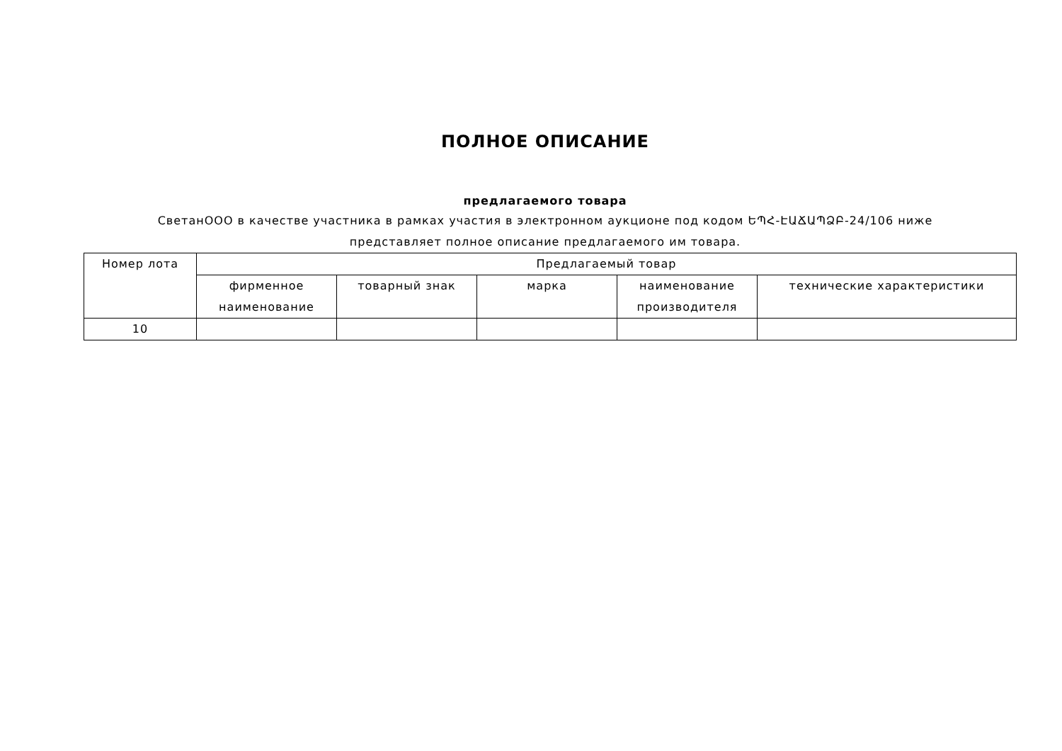ПОЛНОЕ ОПИСАНИЕ
предлагаемого товара
СветанООО в качестве участника в рамках участия в электронном аукционе под кодом ԵՊՀ-ԷԱՃԱՊՁԲ-24/106 ниже
представляет полное описание предлагаемого им товара.
| Номер лота | Предлагаемый товар | | | | |
| --- | --- | --- | --- | --- | --- |
| | фирменное наименование | товарный знак | марка | наименование производителя | технические характеристики |
| 10 | | | | | |